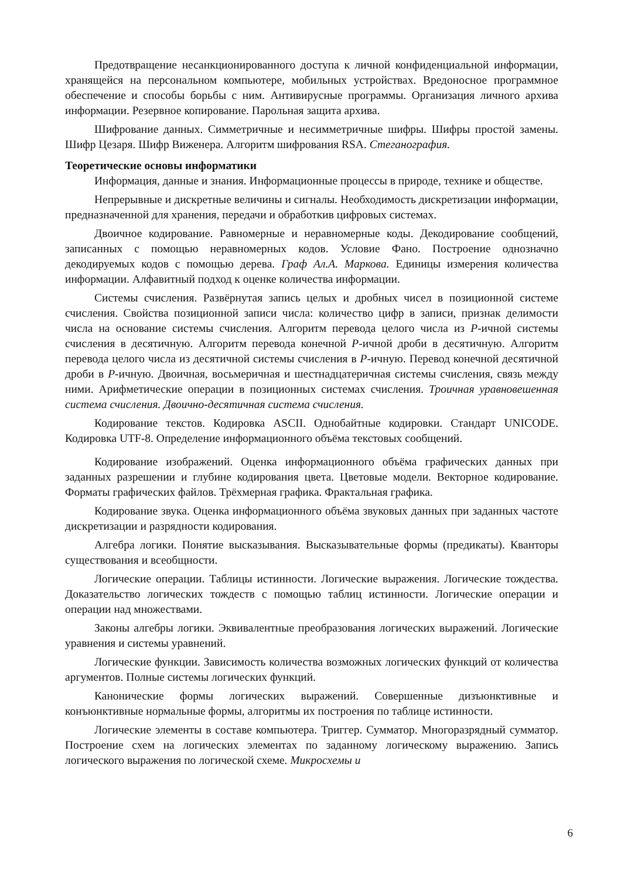Предотвращение несанкционированного доступа к личной конфиденциальной информации, хранящейся на персональном компьютере, мобильных устройствах. Вредоносное программное обеспечение и способы борьбы с ним. Антивирусные программы. Организация личного архива информации. Резервное копирование. Парольная защита архива.
Шифрование данных. Симметричные и несимметричные шифры. Шифры простой замены. Шифр Цезаря. Шифр Виженера. Алгоритм шифрования RSA. Стеганография.
Теоретические основы информатики
Информация, данные и знания. Информационные процессы в природе, технике и обществе.
Непрерывные и дискретные величины и сигналы. Необходимость дискретизации информации, предназначенной для хранения, передачи и обработкив цифровых системах.
Двоичное кодирование. Равномерные и неравномерные коды. Декодирование сообщений, записанных с помощью неравномерных кодов. Условие Фано. Построение однозначно декодируемых кодов с помощью дерева. Граф Ал.А. Маркова. Единицы измерения количества информации. Алфавитный подход к оценке количества информации.
Системы счисления. Развёрнутая запись целых и дробных чисел в позиционной системе счисления. Свойства позиционной записи числа: количество цифр в записи, признак делимости числа на основание системы счисления. Алгоритм перевода целого числа из P-ичной системы счисления в десятичную. Алгоритм перевода конечной P-ичной дроби в десятичную. Алгоритм перевода целого числа из десятичной системы счисления в P-ичную. Перевод конечной десятичной дроби в P-ичную. Двоичная, восьмеричная и шестнадцатеричная системы счисления, связь между ними. Арифметические операции в позиционных системах счисления. Троичная уравновешенная система счисления. Двоично-десятичная система счисления.
Кодирование текстов. Кодировка ASCII. Однобайтные кодировки. Стандарт UNICODE. Кодировка UTF-8. Определение информационного объёма текстовых сообщений.
Кодирование изображений. Оценка информационного объёма графических данных при заданных разрешении и глубине кодирования цвета. Цветовые модели. Векторное кодирование. Форматы графических файлов. Трёхмерная графика. Фрактальная графика.
Кодирование звука. Оценка информационного объёма звуковых данных при заданных частоте дискретизации и разрядности кодирования.
Алгебра логики. Понятие высказывания. Высказывательные формы (предикаты). Кванторы существования и всеобщности.
Логические операции. Таблицы истинности. Логические выражения. Логические тождества. Доказательство логических тождеств с помощью таблиц истинности. Логические операции и операции над множествами.
Законы алгебры логики. Эквивалентные преобразования логических выражений. Логические уравнения и системы уравнений.
Логические функции. Зависимость количества возможных логических функций от количества аргументов. Полные системы логических функций.
Канонические формы логических выражений. Совершенные дизъюнктивные и конъюнктивные нормальные формы, алгоритмы их построения по таблице истинности.
Логические элементы в составе компьютера. Триггер. Сумматор. Многоразрядный сумматор. Построение схем на логических элементах по заданному логическому выражению. Запись логического выражения по логической схеме. Микросхемы и
6